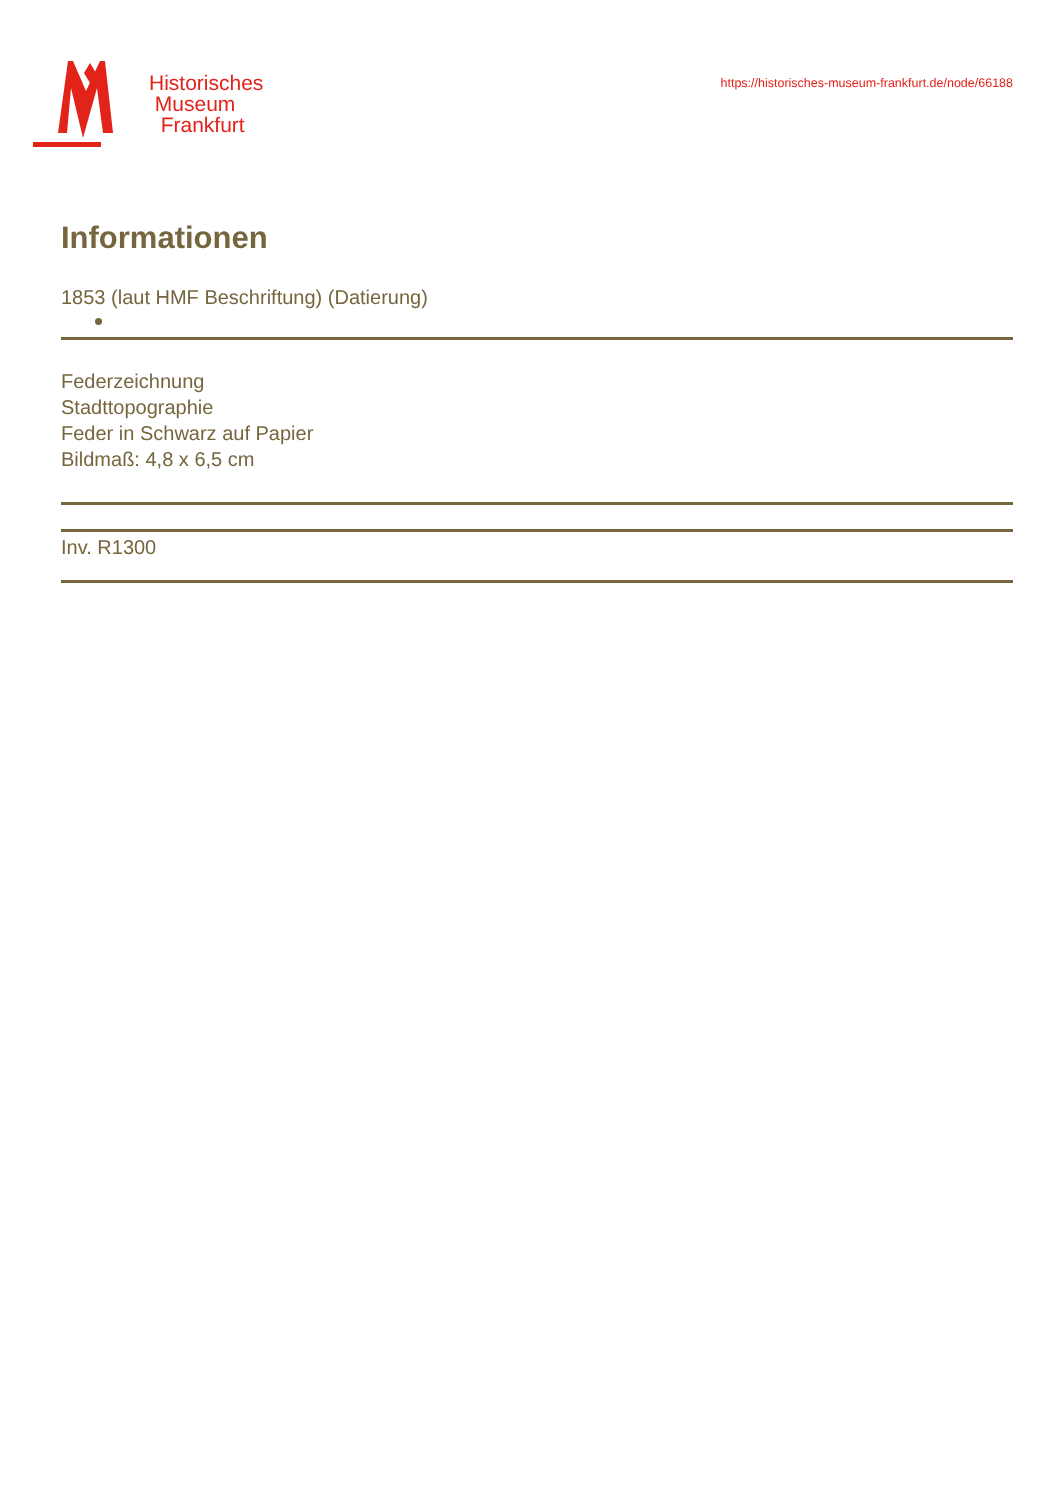Historisches
Museum
Frankfurt
https://historisches-museum-frankfurt.de/node/66188
Informationen
1853 (laut HMF Beschriftung) (Datierung)
Federzeichnung
Stadttopographie
Feder in Schwarz auf Papier
Bildmaß: 4,8 x 6,5 cm
Inv. R1300